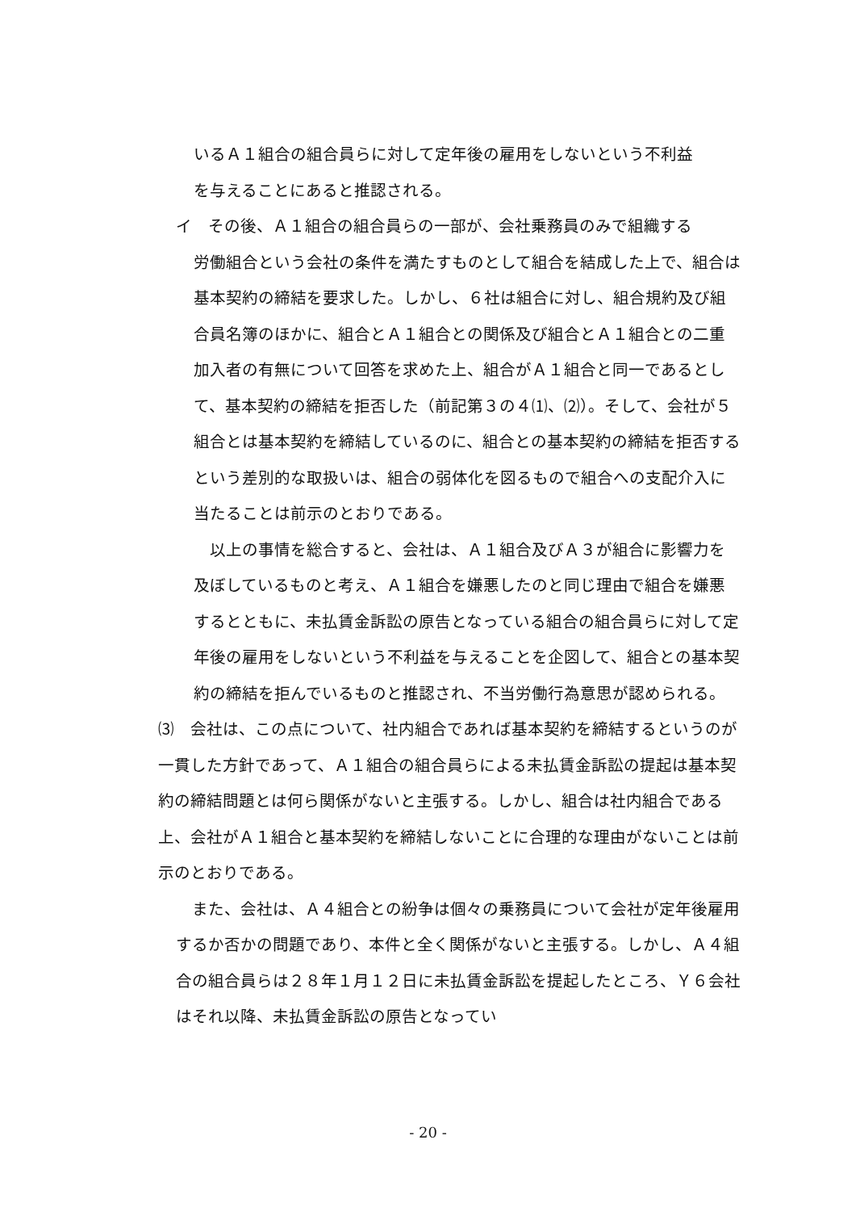いるＡ１組合の組合員らに対して定年後の雇用をしないという不利益
を与えることにあると推認される。
イ　その後、Ａ１組合の組合員らの一部が、会社乗務員のみで組織する
労働組合という会社の条件を満たすものとして組合を結成した上で、組合は基本契約の締結を要求した。しかし、６社は組合に対し、組合規約及び組合員名簿のほかに、組合とＡ１組合との関係及び組合とＡ１組合との二重加入者の有無について回答を求めた上、組合がＡ１組合と同一であるとして、基本契約の締結を拒否した（前記第３の４⑴、⑵）。そして、会社が５組合とは基本契約を締結しているのに、組合との基本契約の締結を拒否するという差別的な取扱いは、組合の弱体化を図るもので組合への支配介入に当たることは前示のとおりである。
　以上の事情を総合すると、会社は、Ａ１組合及びＡ３が組合に影響力を及ぼしているものと考え、Ａ１組合を嫌悪したのと同じ理由で組合を嫌悪するとともに、未払賃金訴訟の原告となっている組合の組合員らに対して定年後の雇用をしないという不利益を与えることを企図して、組合との基本契約の締結を拒んでいるものと推認され、不当労働行為意思が認められる。
⑶　会社は、この点について、社内組合であれば基本契約を締結するというのが一貫した方針であって、Ａ１組合の組合員らによる未払賃金訴訟の提起は基本契約の締結問題とは何ら関係がないと主張する。しかし、組合は社内組合である上、会社がＡ１組合と基本契約を締結しないことに合理的な理由がないことは前示のとおりである。
　また、会社は、Ａ４組合との紛争は個々の乗務員について会社が定年後雇用するか否かの問題であり、本件と全く関係がないと主張する。しかし、Ａ４組合の組合員らは２８年１月１２日に未払賃金訴訟を提起したところ、Ｙ６会社はそれ以降、未払賃金訴訟の原告となってい
- 20 -